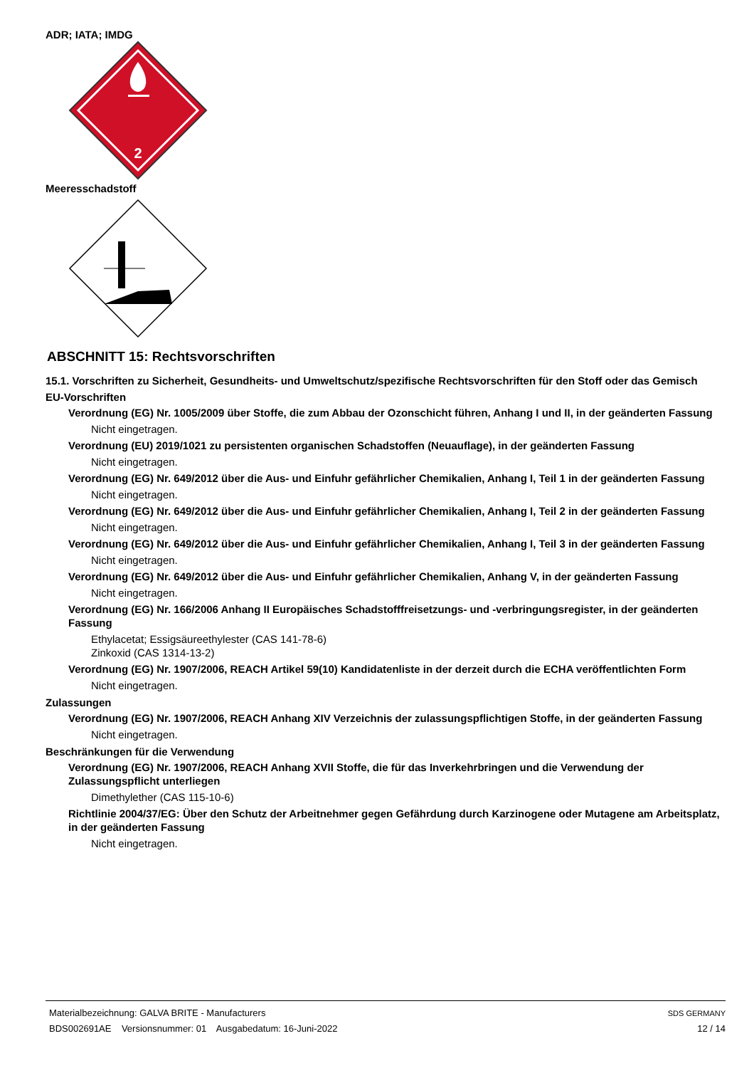ADR; IATA; IMDG
2
Meeresschadstoff
ABSCHNITT 15: Rechtsvorschriften
15.1. Vorschriften zu Sicherheit, Gesundheits- und Umweltschutz/spezifische Rechtsvorschriften für den Stoff oder das Gemisch
EU-Vorschriften
Verordnung (EG) Nr. 1005/2009 über Stoffe, die zum Abbau der Ozonschicht führen, Anhang I und II, in der geänderten Fassung
Nicht eingetragen.
Verordnung (EU) 2019/1021 zu persistenten organischen Schadstoffen (Neuauflage), in der geänderten Fassung
Nicht eingetragen.
Verordnung (EG) Nr. 649/2012 über die Aus- und Einfuhr gefährlicher Chemikalien, Anhang I, Teil 1 in der geänderten Fassung
Nicht eingetragen.
Verordnung (EG) Nr. 649/2012 über die Aus- und Einfuhr gefährlicher Chemikalien, Anhang I, Teil 2 in der geänderten Fassung
Nicht eingetragen.
Verordnung (EG) Nr. 649/2012 über die Aus- und Einfuhr gefährlicher Chemikalien, Anhang I, Teil 3 in der geänderten Fassung
Nicht eingetragen.
Verordnung (EG) Nr. 649/2012 über die Aus- und Einfuhr gefährlicher Chemikalien, Anhang V, in der geänderten Fassung
Nicht eingetragen.
Verordnung (EG) Nr. 166/2006 Anhang II Europäisches Schadstofffreisetzungs- und -verbringungsregister, in der geänderten Fassung
Ethylacetat; Essigsäureethylester (CAS 141-78-6)
Zinkoxid (CAS 1314-13-2)
Verordnung (EG) Nr. 1907/2006, REACH Artikel 59(10) Kandidatenliste in der derzeit durch die ECHA veröffentlichten Form
Nicht eingetragen.
Zulassungen
Verordnung (EG) Nr. 1907/2006, REACH Anhang XIV Verzeichnis der zulassungspflichtigen Stoffe, in der geänderten Fassung
Nicht eingetragen.
Beschränkungen für die Verwendung
Verordnung (EG) Nr. 1907/2006, REACH Anhang XVII Stoffe, die für das Inverkehrbringen und die Verwendung der Zulassungspflicht unterliegen
Dimethylether (CAS 115-10-6)
Richtlinie 2004/37/EG: Über den Schutz der Arbeitnehmer gegen Gefährdung durch Karzinogene oder Mutagene am Arbeitsplatz, in der geänderten Fassung
Nicht eingetragen.
Materialbezeichnung: GALVA BRITE - Manufacturers
BDS002691AE Versionsnummer: 01 Ausgabedatum: 16-Juni-2022
SDS GERMANY
12 / 14